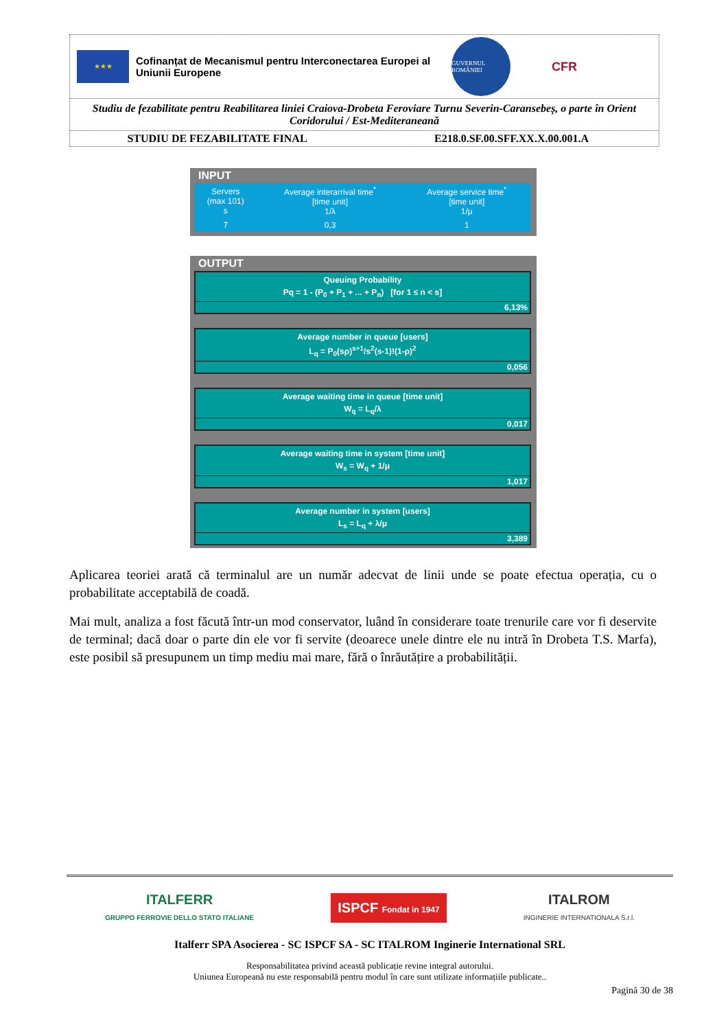★★★
Cofinanțat de Mecanismul pentru Interconectarea Europei al Uniunii Europene
GUVERNUL ROMÂNIEI
CFR
Studiu de fezabilitate pentru Reabilitarea liniei Craiova-Drobeta Feroviare Turnu Severin-Caransebeș, o parte în Orient Coridorului / Est-Mediteraneană
STUDIU DE FEZABILITATE FINAL E218.0.SF.00.SFF.XX.X.00.001.A
INPUT
| Servers (max 101) s | Average interarrival time<sup>*</sup> [time unit] 1/λ | Average service time<sup>*</sup> [time unit] 1/μ |
| 7 | 0,3 | 1 |
OUTPUT
Queuing Probability
Pq = 1 - (P<sub>0</sub> + P<sub>1</sub> + ... + P<sub>n</sub>) [for 1 ≤ n < s]
6,13%
Average number in queue [users]
L<sub>q</sub> = P<sub>0</sub>(sρ)<sup>s+1</sup>/s<sup>2</sup>(s-1)!(1-ρ)<sup>2</sup>
0,056
Average waiting time in queue [time unit]
W<sub>q</sub> = L<sub>q</sub>/λ
0,017
Average waiting time in system [time unit]
W<sub>s</sub> = W<sub>q</sub> + 1/μ
1,017
Average number in system [users]
L<sub>s</sub> = L<sub>q</sub> + λ/μ
3,389
Aplicarea teoriei arată că terminalul are un număr adecvat de linii unde se poate efectua operația, cu o probabilitate acceptabilă de coadă.
Mai mult, analiza a fost făcută într-un mod conservator, luând în considerare toate trenurile care vor fi deservite de terminal; dacă doar o parte din ele vor fi servite (deoarece unele dintre ele nu intră în Drobeta T.S. Marfa), este posibil să presupunem un timp mediu mai mare, fără o înrăutățire a probabilității.
ITALFERR
GRUPPO FERROVIE DELLO STATO ITALIANE
ISPCF Fondat in 1947
ITALROM
INGINERIE INTERNATIONALA S.r.l.
Italferr SPA Asocierea - SC ISPCF SA - SC ITALROM Inginerie International SRL
Responsabilitatea privind această publicație revine integral autorului.
Uniunea Europeană nu este responsabilă pentru modul în care sunt utilizate informațiile publicate..
Pagină 30 de 38